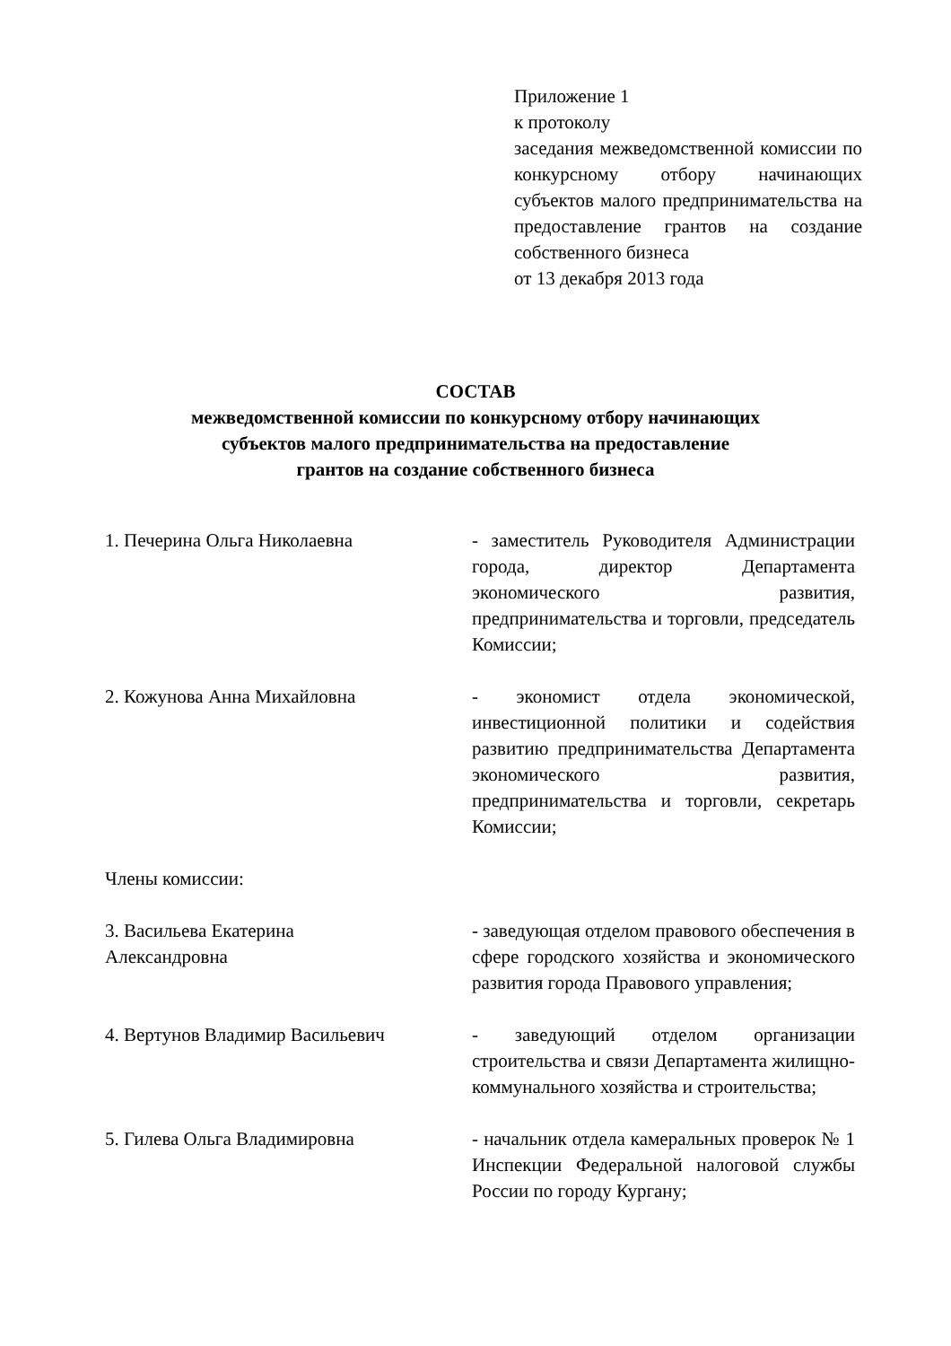Приложение 1
к протоколу
заседания межведомственной комиссии по конкурсному отбору начинающих субъектов малого предпринимательства на предоставление грантов на создание собственного бизнеса
от 13 декабря 2013 года
СОСТАВ
межведомственной комиссии по конкурсному отбору начинающих
субъектов малого предпринимательства на предоставление
грантов на создание собственного бизнеса
1. Печерина Ольга Николаевна - заместитель Руководителя Администрации города, директор Департамента экономического развития, предпринимательства и торговли, председатель Комиссии;
2. Кожунова Анна Михайловна - экономист отдела экономической, инвестиционной политики и содействия развитию предпринимательства Департамента экономического развития, предпринимательства и торговли, секретарь Комиссии;
Члены комиссии:
3. Васильева Екатерина
Александровна
- заведующая отделом правового обеспечения в сфере городского хозяйства и экономического развития города Правового управления;
4. Вертунов Владимир Васильевич - заведующий отделом организации строительства и связи Департамента жилищно-коммунального хозяйства и строительства;
5. Гилева Ольга Владимировна - начальник отдела камеральных проверок № 1 Инспекции Федеральной налоговой службы России по городу Кургану;